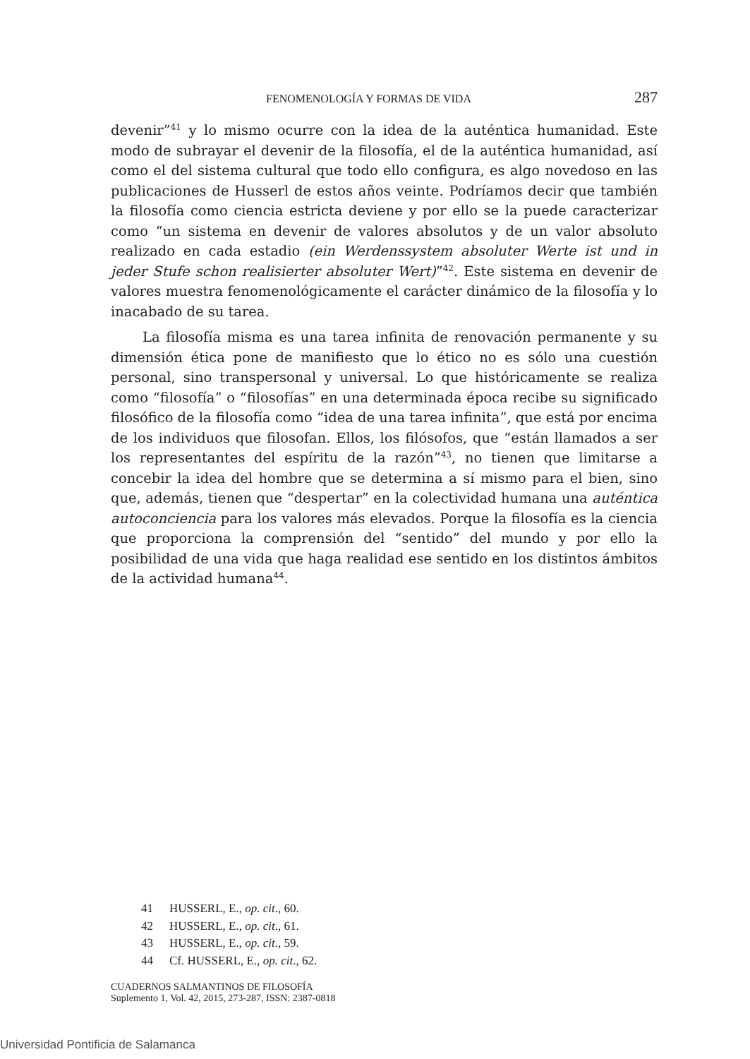FENOMENOLOGÍA Y FORMAS DE VIDA 287
devenir”<sup>41</sup> y lo mismo ocurre con la idea de la auténtica humanidad. Este modo de subrayar el devenir de la filosofía, el de la auténtica humanidad, así como el del sistema cultural que todo ello configura, es algo novedoso en las publicaciones de Husserl de estos años veinte. Podríamos decir que también la filosofía como ciencia estricta deviene y por ello se la puede caracterizar como “un sistema en devenir de valores absolutos y de un valor absoluto realizado en cada estadio (ein Werdenssystem absoluter Werte ist und in jeder Stufe schon realisierter absoluter Wert)”<sup>42</sup>. Este sistema en devenir de valores muestra fenomenológicamente el carácter dinámico de la filosofía y lo inacabado de su tarea.
La filosofía misma es una tarea infinita de renovación permanente y su dimensión ética pone de manifiesto que lo ético no es sólo una cuestión personal, sino transpersonal y universal. Lo que históricamente se realiza como “filosofía” o “filosofías” en una determinada época recibe su significado filosófico de la filosofía como “idea de una tarea infinita”, que está por encima de los individuos que filosofan. Ellos, los filósofos, que “están llamados a ser los representantes del espíritu de la razón”<sup>43</sup>, no tienen que limitarse a concebir la idea del hombre que se determina a sí mismo para el bien, sino que, además, tienen que “despertar” en la colectividad humana una auténtica autoconciencia para los valores más elevados. Porque la filosofía es la ciencia que proporciona la comprensión del “sentido” del mundo y por ello la posibilidad de una vida que haga realidad ese sentido en los distintos ámbitos de la actividad humana<sup>44</sup>.
41 HUSSERL, E., op. cit., 60.
42 HUSSERL, E., op. cit., 61.
43 HUSSERL, E., op. cit., 59.
44 Cf. HUSSERL, E., op. cit., 62.
CUADERNOS SALMANTINOS DE FILOSOFÍA
Suplemento 1, Vol. 42, 2015, 273-287, ISSN: 2387-0818
Universidad Pontificia de Salamanca